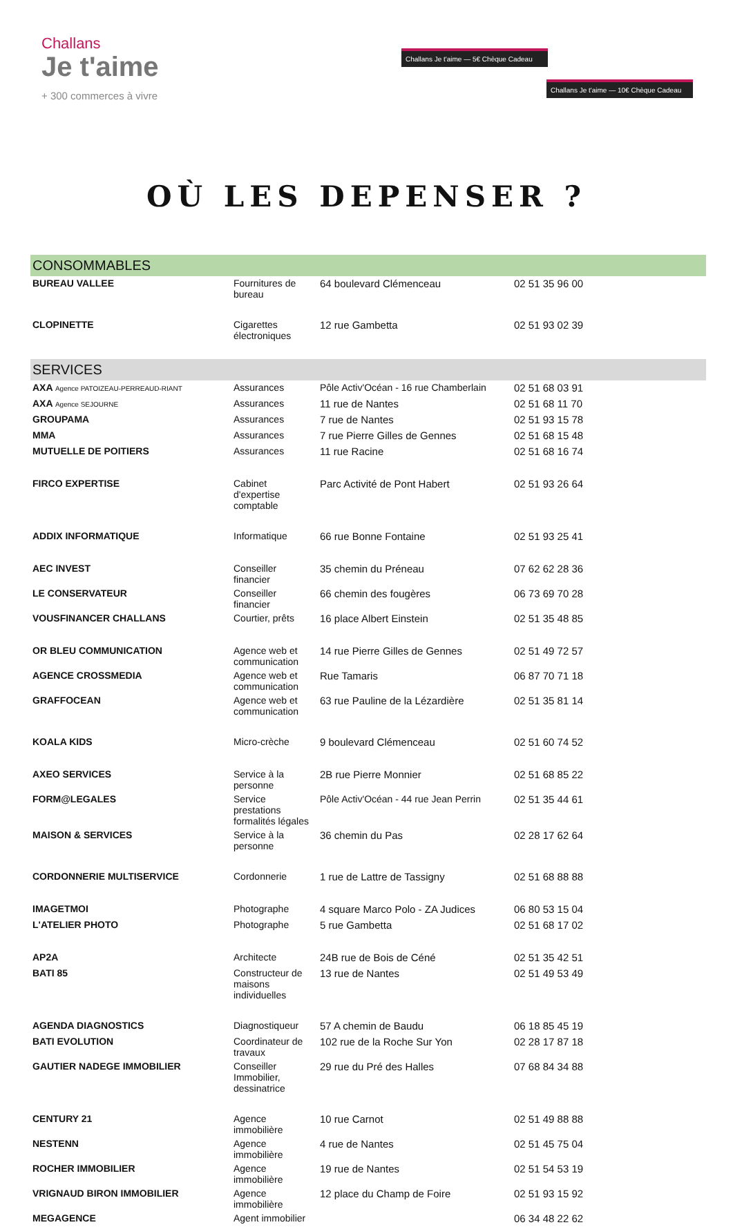Challans
Je t'aime
+ 300 commerces à vivre
Challans Je t'aime — 5€ Chèque Cadeau
Challans Je t'aime — 10€ Chèque Cadeau
OÙ LES DEPENSER ?
| CONSOMMABLES | | | |
| BUREAU VALLEE | Fournitures de bureau | 64 boulevard Clémenceau | 02 51 35 96 00 |
| CLOPINETTE | Cigarettes électroniques | 12 rue Gambetta | 02 51 93 02 39 |
| SERVICES | | | |
| AXA Agence PATOIZEAU-PERREAUD-RIANT | Assurances | Pôle Activ'Océan - 16 rue Chamberlain | 02 51 68 03 91 |
| AXA Agence SEJOURNE | Assurances | 11 rue de Nantes | 02 51 68 11 70 |
| GROUPAMA | Assurances | 7 rue de Nantes | 02 51 93 15 78 |
| MMA | Assurances | 7 rue Pierre Gilles de Gennes | 02 51 68 15 48 |
| MUTUELLE DE POITIERS | Assurances | 11 rue Racine | 02 51 68 16 74 |
| FIRCO EXPERTISE | Cabinet d'expertise comptable | Parc Activité de Pont Habert | 02 51 93 26 64 |
| ADDIX INFORMATIQUE | Informatique | 66 rue Bonne Fontaine | 02 51 93 25 41 |
| AEC INVEST | Conseiller financier | 35 chemin du Préneau | 07 62 62 28 36 |
| LE CONSERVATEUR | Conseiller financier | 66 chemin des fougères | 06 73 69 70 28 |
| VOUSFINANCER CHALLANS | Courtier, prêts | 16 place Albert Einstein | 02 51 35 48 85 |
| OR BLEU COMMUNICATION | Agence web et communication | 14 rue Pierre Gilles de Gennes | 02 51 49 72 57 |
| AGENCE CROSSMEDIA | Agence web et communication | Rue Tamaris | 06 87 70 71 18 |
| GRAFFOCEAN | Agence web et communication | 63 rue Pauline de la Lézardière | 02 51 35 81 14 |
| KOALA KIDS | Micro-crèche | 9 boulevard Clémenceau | 02 51 60 74 52 |
| AXEO SERVICES | Service à la personne | 2B rue Pierre Monnier | 02 51 68 85 22 |
| FORM@LEGALES | Service prestations formalités légales | Pôle Activ'Océan - 44 rue Jean Perrin | 02 51 35 44 61 |
| MAISON & SERVICES | Service à la personne | 36 chemin du Pas | 02 28 17 62 64 |
| CORDONNERIE MULTISERVICE | Cordonnerie | 1 rue de Lattre de Tassigny | 02 51 68 88 88 |
| IMAGETMOI | Photographe | 4 square Marco Polo - ZA Judices | 06 80 53 15 04 |
| L'ATELIER PHOTO | Photographe | 5 rue Gambetta | 02 51 68 17 02 |
| AP2A | Architecte | 24B rue de Bois de Céné | 02 51 35 42 51 |
| BATI 85 | Constructeur de maisons individuelles | 13 rue de Nantes | 02 51 49 53 49 |
| AGENDA DIAGNOSTICS | Diagnostiqueur | 57 A chemin de Baudu | 06 18 85 45 19 |
| BATI EVOLUTION | Coordinateur de travaux | 102 rue de la Roche Sur Yon | 02 28 17 87 18 |
| GAUTIER NADEGE IMMOBILIER | Conseiller Immobilier, dessinatrice | 29 rue du Pré des Halles | 07 68 84 34 88 |
| CENTURY 21 | Agence immobilière | 10 rue Carnot | 02 51 49 88 88 |
| NESTENN | Agence immobilière | 4 rue de Nantes | 02 51 45 75 04 |
| ROCHER IMMOBILIER | Agence immobilière | 19 rue de Nantes | 02 51 54 53 19 |
| VRIGNAUD BIRON IMMOBILIER | Agence immobilière | 12 place du Champ de Foire | 02 51 93 15 92 |
| MEGAGENCE | Agent immobilier | | 06 34 48 22 62 |